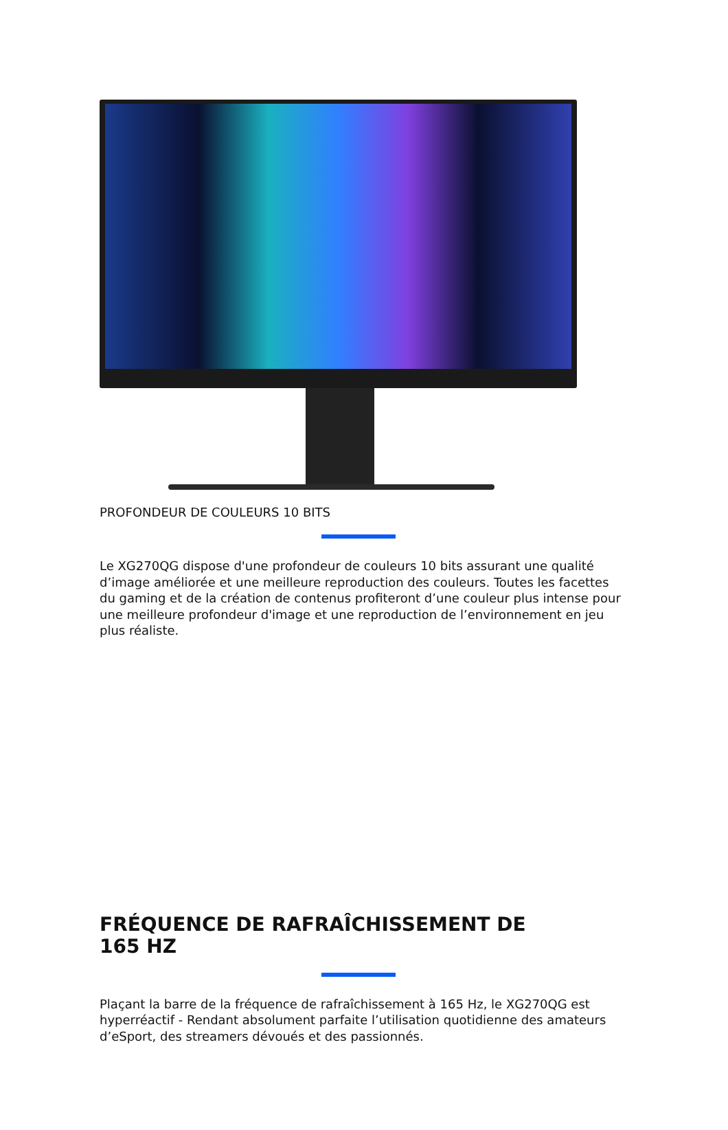PROFONDEUR DE COULEURS 10 BITS
Le XG270QG dispose d'une profondeur de couleurs 10 bits assurant une qualité d’image améliorée et une meilleure reproduction des couleurs. Toutes les facettes du gaming et de la création de contenus profiteront d’une couleur plus intense pour une meilleure profondeur d'image et une reproduction de l’environnement en jeu plus réaliste.
FRÉQUENCE DE RAFRAÎCHISSEMENT DE
165 HZ
Plaçant la barre de la fréquence de rafraîchissement à 165 Hz, le XG270QG est hyperréactif - Rendant absolument parfaite l’utilisation quotidienne des amateurs d’eSport, des streamers dévoués et des passionnés.